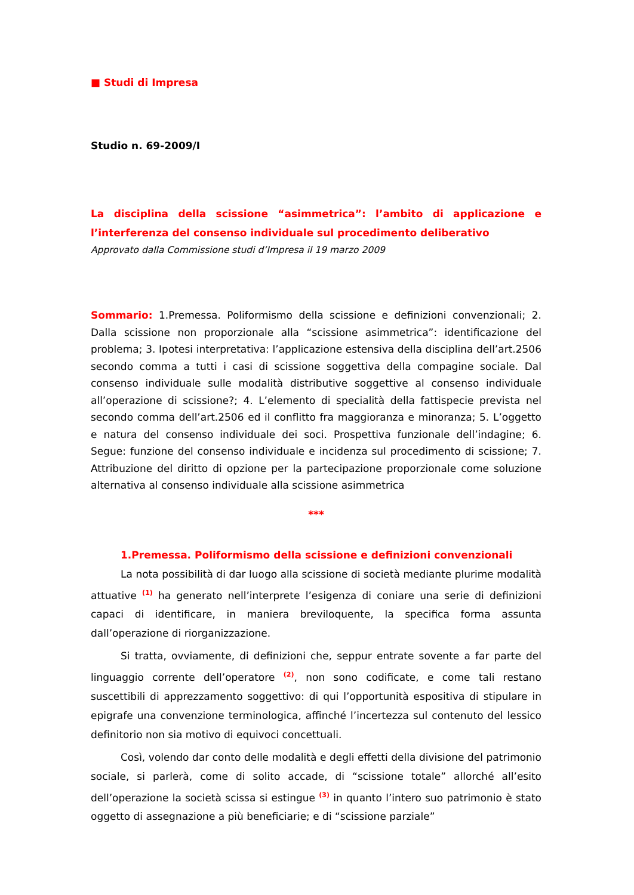■ Studi di Impresa
Studio n. 69-2009/I
La disciplina della scissione “asimmetrica”: l’ambito di applicazione e l’interferenza del consenso individuale sul procedimento deliberativo
Approvato dalla Commissione studi d’Impresa il 19 marzo 2009
Sommario: 1.Premessa. Poliformismo della scissione e definizioni convenzionali; 2. Dalla scissione non proporzionale alla “scissione asimmetrica”: identificazione del problema; 3. Ipotesi interpretativa: l’applicazione estensiva della disciplina dell’art.2506 secondo comma a tutti i casi di scissione soggettiva della compagine sociale. Dal consenso individuale sulle modalità distributive soggettive al consenso individuale all’operazione di scissione?; 4. L’elemento di specialità della fattispecie prevista nel secondo comma dell’art.2506 ed il conflitto fra maggioranza e minoranza; 5. L’oggetto e natura del consenso individuale dei soci. Prospettiva funzionale dell’indagine; 6. Segue: funzione del consenso individuale e incidenza sul procedimento di scissione; 7. Attribuzione del diritto di opzione per la partecipazione proporzionale come soluzione alternativa al consenso individuale alla scissione asimmetrica
***
1.Premessa. Poliformismo della scissione e definizioni convenzionali
La nota possibilità di dar luogo alla scissione di società mediante plurime modalità attuative <sup>(1)</sup> ha generato nell’interprete l’esigenza di coniare una serie di definizioni capaci di identificare, in maniera breviloquente, la specifica forma assunta dall’operazione di riorganizzazione.
Si tratta, ovviamente, di definizioni che, seppur entrate sovente a far parte del linguaggio corrente dell’operatore <sup>(2)</sup>, non sono codificate, e come tali restano suscettibili di apprezzamento soggettivo: di qui l’opportunità espositiva di stipulare in epigrafe una convenzione terminologica, affinché l’incertezza sul contenuto del lessico definitorio non sia motivo di equivoci concettuali.
Così, volendo dar conto delle modalità e degli effetti della divisione del patrimonio sociale, si parlerà, come di solito accade, di “scissione totale” allorché all’esito dell’operazione la società scissa si estingue <sup>(3)</sup> in quanto l’intero suo patrimonio è stato oggetto di assegnazione a più beneficiarie; e di “scissione parziale”